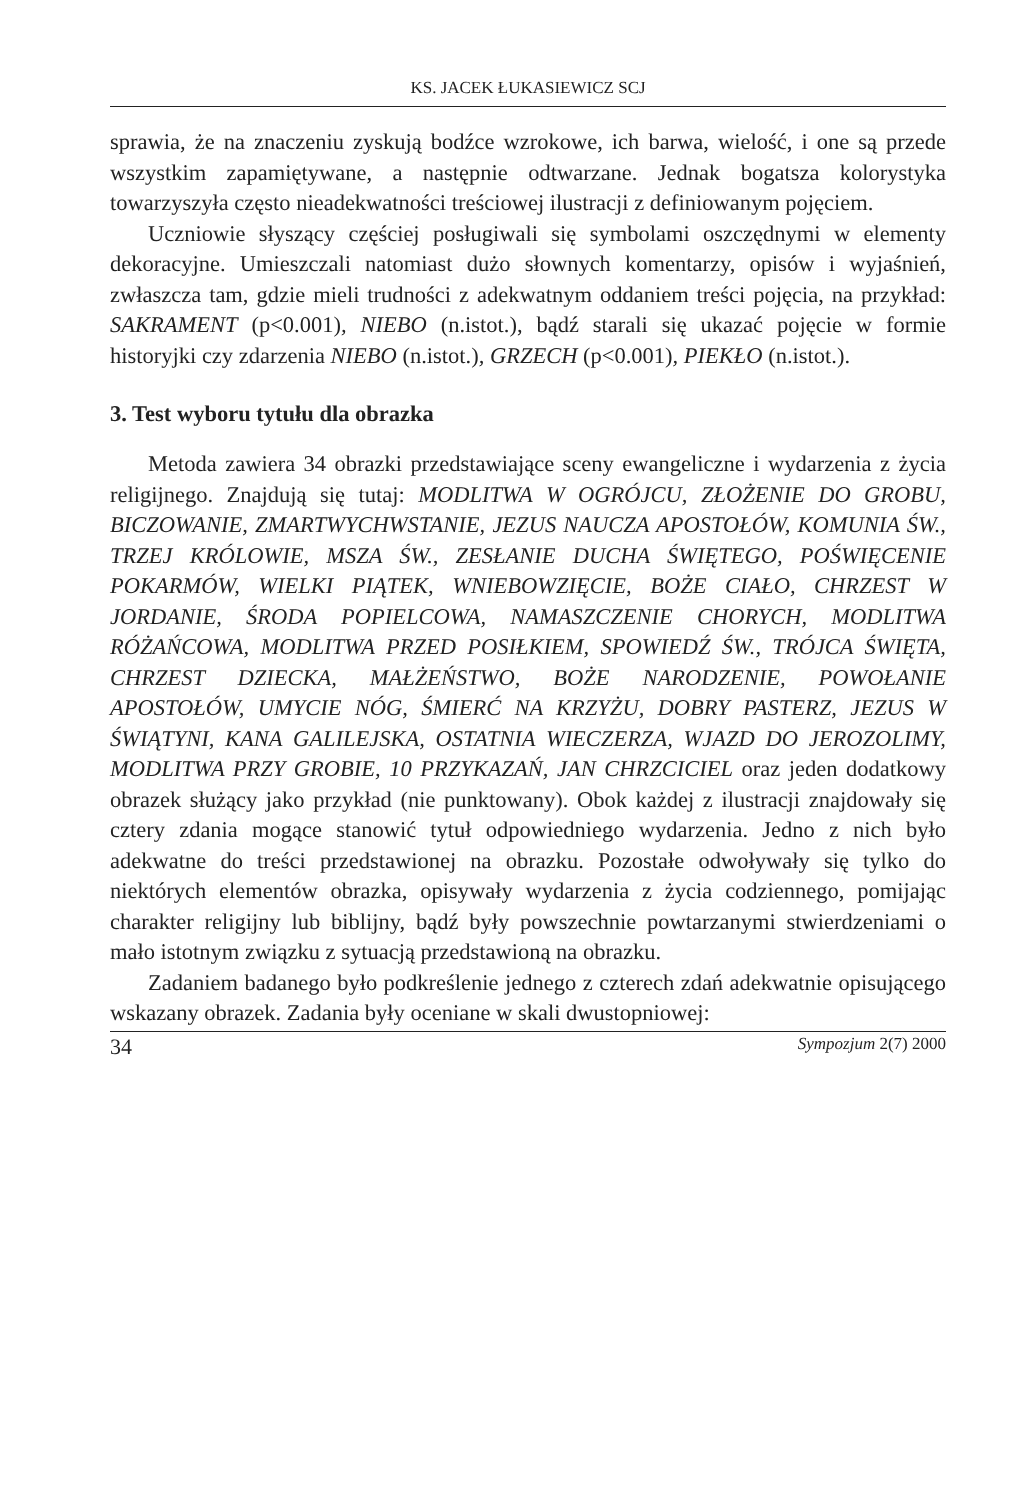KS. JACEK ŁUKASIEWICZ SCJ
sprawia, że na znaczeniu zyskują bodźce wzrokowe, ich barwa, wielość, i one są przede wszystkim zapamiętywane, a następnie odtwarzane. Jednak bogatsza kolorystyka towarzyszyła często nieadekwatności treściowej ilustracji z definiowanym pojęciem.
Uczniowie słyszący częściej posługiwali się symbolami oszczędnymi w elementy dekoracyjne. Umieszczali natomiast dużo słownych komentarzy, opisów i wyjaśnień, zwłaszcza tam, gdzie mieli trudności z adekwatnym oddaniem treści pojęcia, na przykład: SAKRAMENT (p<0.001), NIEBO (n.istot.), bądź starali się ukazać pojęcie w formie historyjki czy zdarzenia NIEBO (n.istot.), GRZECH (p<0.001), PIEKŁO (n.istot.).
3. Test wyboru tytułu dla obrazka
Metoda zawiera 34 obrazki przedstawiające sceny ewangeliczne i wydarzenia z życia religijnego. Znajdują się tutaj: MODLITWA W OGRÓJCU, ZŁOŻENIE DO GROBU, BICZOWANIE, ZMARTWYCHWSTANIE, JEZUS NAUCZA APOSTOŁÓW, KOMUNIA ŚW., TRZEJ KRÓLOWIE, MSZA ŚW., ZESŁANIE DUCHA ŚWIĘTEGO, POŚWIĘCENIE POKARMÓW, WIELKI PIĄTEK, WNIEBOWZIĘCIE, BOŻE CIAŁO, CHRZEST W JORDANIE, ŚRODA POPIELCOWA, NAMASZCZENIE CHORYCH, MODLITWA RÓŻAŃCOWA, MODLITWA PRZED POSIŁKIEM, SPOWIEDŹ ŚW., TRÓJCA ŚWIĘTA, CHRZEST DZIECKA, MAŁŻEŃSTWO, BOŻE NARODZENIE, POWOŁANIE APOSTOŁÓW, UMYCIE NÓG, ŚMIERĆ NA KRZYŻU, DOBRY PASTERZ, JEZUS W ŚWIĄTYNI, KANA GALILEJSKA, OSTATNIA WIECZERZA, WJAZD DO JEROZOLIMY, MODLITWA PRZY GROBIE, 10 PRZYKAZAŃ, JAN CHRZCICIEL oraz jeden dodatkowy obrazek służący jako przykład (nie punktowany). Obok każdej z ilustracji znajdowały się cztery zdania mogące stanowić tytuł odpowiedniego wydarzenia. Jedno z nich było adekwatne do treści przedstawionej na obrazku. Pozostałe odwoływały się tylko do niektórych elementów obrazka, opisywały wydarzenia z życia codziennego, pomijając charakter religijny lub biblijny, bądź były powszechnie powtarzanymi stwierdzeniami o mało istotnym związku z sytuacją przedstawioną na obrazku.
Zadaniem badanego było podkreślenie jednego z czterech zdań adekwatnie opisującego wskazany obrazek. Zadania były oceniane w skali dwustopniowej:
34 Sympozjum 2(7) 2000